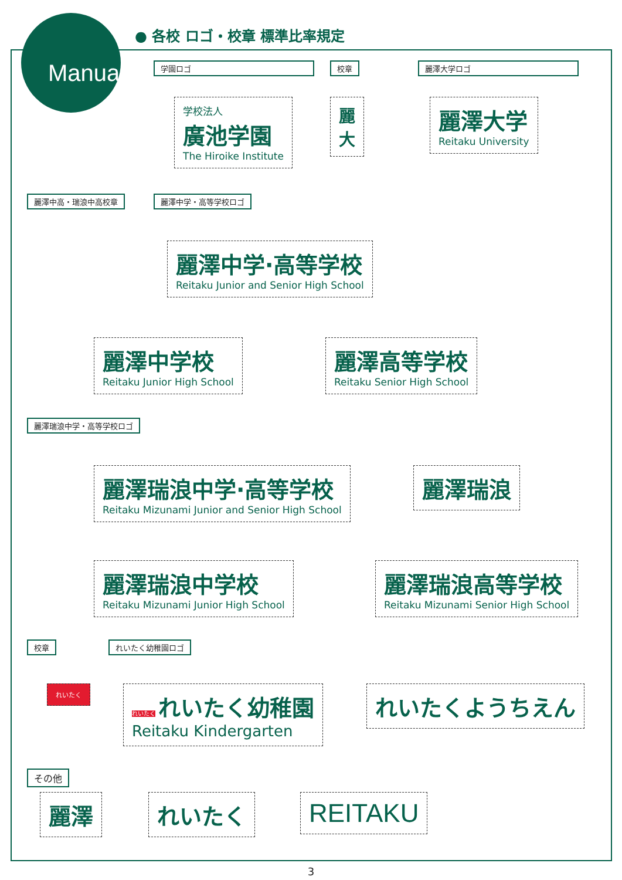Manual
● 各校 ロゴ・校章 標準比率規定
学園ロゴ
学校法人
廣池学園
The Hiroike Institute
校章
麗
大
麗澤大学ロゴ
麗澤大学
Reitaku University
麗澤中高・瑞浪中高校章 麗澤中学・高等学校ロゴ
麗澤中学·高等学校
Reitaku Junior and Senior High School
麗澤中学校
Reitaku Junior High School
麗澤高等学校
Reitaku Senior High School
麗澤瑞浪中学・高等学校ロゴ
麗澤瑞浪中学·高等学校
Reitaku Mizunami Junior and Senior High School
麗澤瑞浪
麗澤瑞浪中学校
Reitaku Mizunami Junior High School
麗澤瑞浪高等学校
Reitaku Mizunami Senior High School
校章 れいたく幼稚園ロゴ
れいたく
れいたく れいたく幼稚園
Reitaku Kindergarten
れいたくようちえん
その他
麗澤 れいたく REITAKU
3